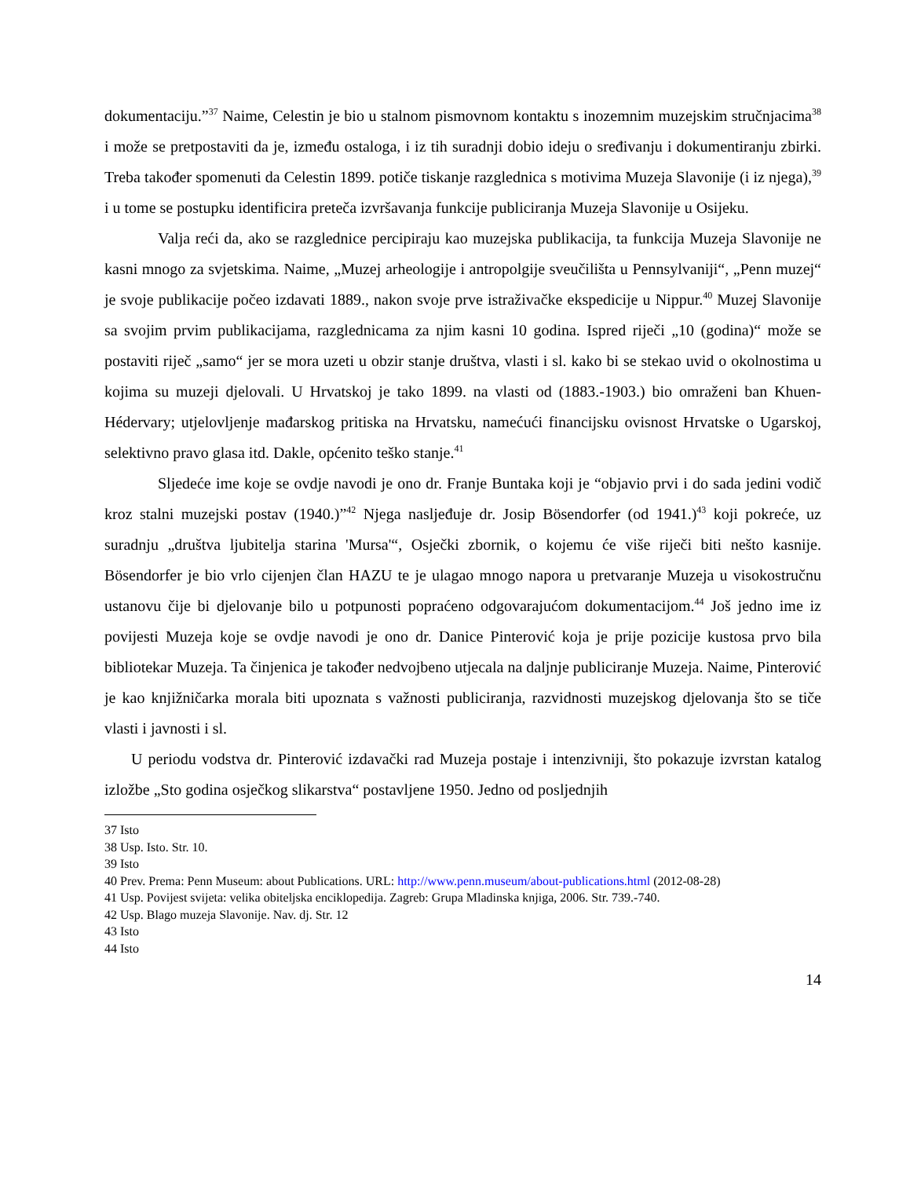dokumentaciju.”<sup>37</sup> Naime, Celestin je bio u stalnom pismovnom kontaktu s inozemnim muzejskim stručnjacima<sup>38</sup> i može se pretpostaviti da je, između ostaloga, i iz tih suradnji dobio ideju o sređivanju i dokumentiranju zbirki. Treba također spomenuti da Celestin 1899. potiče tiskanje razglednica s motivima Muzeja Slavonije (i iz njega),<sup>39</sup> i u tome se postupku identificira preteča izvršavanja funkcije publiciranja Muzeja Slavonije u Osijeku.
Valja reći da, ako se razglednice percipiraju kao muzejska publikacija, ta funkcija Muzeja Slavonije ne kasni mnogo za svjetskima. Naime, „Muzej arheologije i antropolgije sveučilišta u Pennsylvaniji“, „Penn muzej“ je svoje publikacije počeo izdavati 1889., nakon svoje prve istraživačke ekspedicije u Nippur.<sup>40</sup> Muzej Slavonije sa svojim prvim publikacijama, razglednicama za njim kasni 10 godina. Ispred riječi „10 (godina)“ može se postaviti riječ „samo“ jer se mora uzeti u obzir stanje društva, vlasti i sl. kako bi se stekao uvid o okolnostima u kojima su muzeji djelovali. U Hrvatskoj je tako 1899. na vlasti od (1883.-1903.) bio omraženi ban Khuen-Hédervary; utjelovljenje mađarskog pritiska na Hrvatsku, namećući financijsku ovisnost Hrvatske o Ugarskoj, selektivno pravo glasa itd. Dakle, općenito teško stanje.<sup>41</sup>
Sljedeće ime koje se ovdje navodi je ono dr. Franje Buntaka koji je “objavio prvi i do sada jedini vodič kroz stalni muzejski postav (1940.)”<sup>42</sup> Njega nasljeđuje dr. Josip Bösendorfer (od 1941.)<sup>43</sup> koji pokreće, uz suradnju „društva ljubitelja starina 'Mursa'“, Osječki zbornik, o kojemu će više riječi biti nešto kasnije. Bösendorfer je bio vrlo cijenjen član HAZU te je ulagao mnogo napora u pretvaranje Muzeja u visokostručnu ustanovu čije bi djelovanje bilo u potpunosti popraćeno odgovarajućom dokumentacijom.<sup>44</sup> Još jedno ime iz povijesti Muzeja koje se ovdje navodi je ono dr. Danice Pinterović koja je prije pozicije kustosa prvo bila bibliotekar Muzeja. Ta činjenica je također nedvojbeno utjecala na daljnje publiciranje Muzeja. Naime, Pinterović je kao knjižničarka morala biti upoznata s važnosti publiciranja, razvidnosti muzejskog djelovanja što se tiče vlasti i javnosti i sl.
U periodu vodstva dr. Pinterović izdavački rad Muzeja postaje i intenzivniji, što pokazuje izvrstan katalog izložbe „Sto godina osječkog slikarstva“ postavljene 1950. Jedno od posljednjih
37 Isto
38 Usp. Isto. Str. 10.
39 Isto
40 Prev. Prema: Penn Museum: about Publications. URL: http://www.penn.museum/about-publications.html (2012-08-28)
41 Usp. Povijest svijeta: velika obiteljska enciklopedija. Zagreb: Grupa Mladinska knjiga, 2006. Str. 739.-740.
42 Usp. Blago muzeja Slavonije. Nav. dj. Str. 12
43 Isto
44 Isto
14